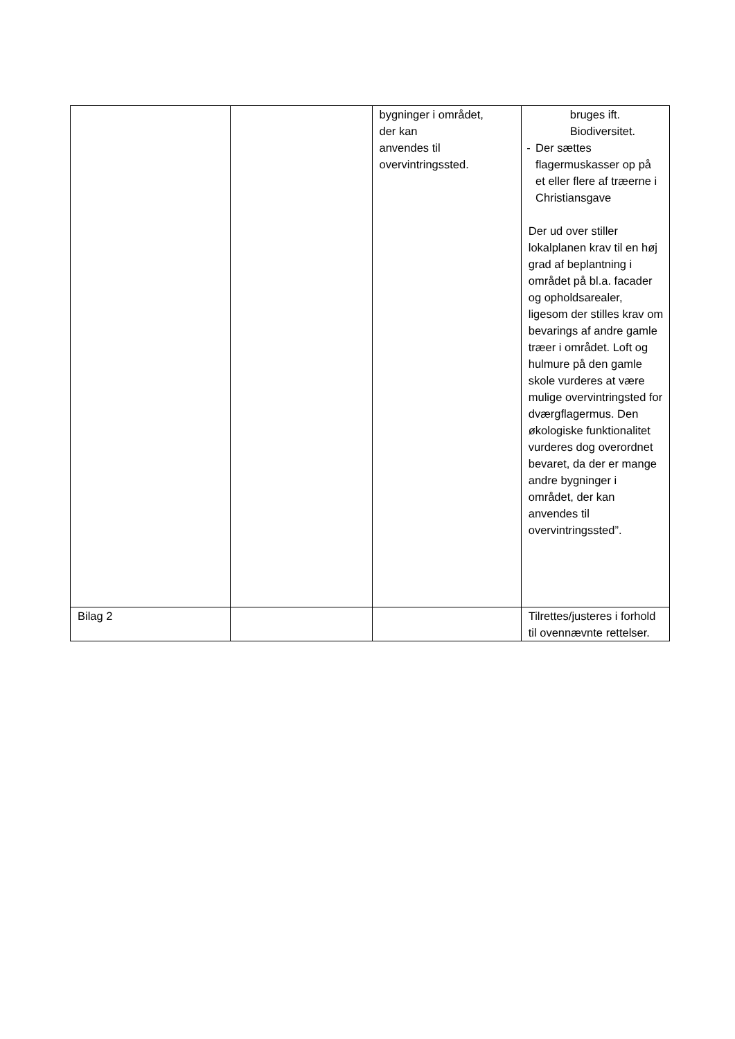| | | bygninger i området, der kan anvendes til overvintringssted. | bruges ift. Biodiversitet. - Der sættes flagermuskasser op på et eller flere af træerne i Christiansgave Der ud over stiller lokalplanen krav til en høj grad af beplantning i området på bl.a. facader og opholdsarealer, ligesom der stilles krav om bevarings af andre gamle træer i området. Loft og hulmure på den gamle skole vurderes at være mulige overvintringsted for dværgflagermus. Den økologiske funktionalitet vurderes dog overordnet bevaret, da der er mange andre bygninger i området, der kan anvendes til overvintringssted”. |
| Bilag 2 | | | Tilrettes/justeres i forhold til ovennævnte rettelser. |